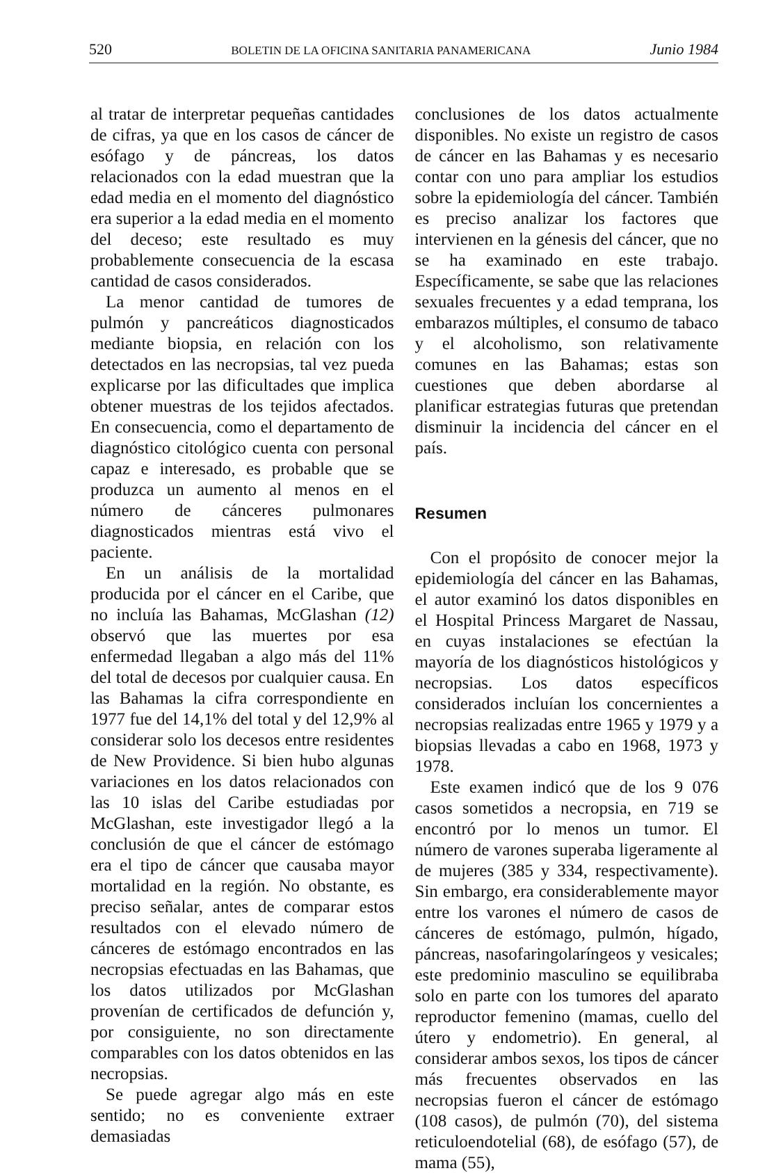520 BOLETIN DE LA OFICINA SANITARIA PANAMERICANA Junio 1984
al tratar de interpretar pequeñas cantidades de cifras, ya que en los casos de cáncer de esófago y de páncreas, los datos relacionados con la edad muestran que la edad media en el momento del diagnóstico era superior a la edad media en el momento del deceso; este resultado es muy probablemente consecuencia de la escasa cantidad de casos considerados.
La menor cantidad de tumores de pulmón y pancreáticos diagnosticados mediante biopsia, en relación con los detectados en las necropsias, tal vez pueda explicarse por las dificultades que implica obtener muestras de los tejidos afectados. En consecuencia, como el departamento de diagnóstico citológico cuenta con personal capaz e interesado, es probable que se produzca un aumento al menos en el número de cánceres pulmonares diagnosticados mientras está vivo el paciente.
En un análisis de la mortalidad producida por el cáncer en el Caribe, que no incluía las Bahamas, McGlashan (12) observó que las muertes por esa enfermedad llegaban a algo más del 11% del total de decesos por cualquier causa. En las Bahamas la cifra correspondiente en 1977 fue del 14,1% del total y del 12,9% al considerar solo los decesos entre residentes de New Providence. Si bien hubo algunas variaciones en los datos relacionados con las 10 islas del Caribe estudiadas por McGlashan, este investigador llegó a la conclusión de que el cáncer de estómago era el tipo de cáncer que causaba mayor mortalidad en la región. No obstante, es preciso señalar, antes de comparar estos resultados con el elevado número de cánceres de estómago encontrados en las necropsias efectuadas en las Bahamas, que los datos utilizados por McGlashan provenían de certificados de defunción y, por consiguiente, no son directamente comparables con los datos obtenidos en las necropsias.
Se puede agregar algo más en este sentido; no es conveniente extraer demasiadas
conclusiones de los datos actualmente disponibles. No existe un registro de casos de cáncer en las Bahamas y es necesario contar con uno para ampliar los estudios sobre la epidemiología del cáncer. También es preciso analizar los factores que intervienen en la génesis del cáncer, que no se ha examinado en este trabajo. Específicamente, se sabe que las relaciones sexuales frecuentes y a edad temprana, los embarazos múltiples, el consumo de tabaco y el alcoholismo, son relativamente comunes en las Bahamas; estas son cuestiones que deben abordarse al planificar estrategias futuras que pretendan disminuir la incidencia del cáncer en el país.
Resumen
Con el propósito de conocer mejor la epidemiología del cáncer en las Bahamas, el autor examinó los datos disponibles en el Hospital Princess Margaret de Nassau, en cuyas instalaciones se efectúan la mayoría de los diagnósticos histológicos y necropsias. Los datos específicos considerados incluían los concernientes a necropsias realizadas entre 1965 y 1979 y a biopsias llevadas a cabo en 1968, 1973 y 1978.
Este examen indicó que de los 9 076 casos sometidos a necropsia, en 719 se encontró por lo menos un tumor. El número de varones superaba ligeramente al de mujeres (385 y 334, respectivamente). Sin embargo, era considerablemente mayor entre los varones el número de casos de cánceres de estómago, pulmón, hígado, páncreas, nasofaringolaríngeos y vesicales; este predominio masculino se equilibraba solo en parte con los tumores del aparato reproductor femenino (mamas, cuello del útero y endometrio). En general, al considerar ambos sexos, los tipos de cáncer más frecuentes observados en las necropsias fueron el cáncer de estómago (108 casos), de pulmón (70), del sistema reticuloendotelial (68), de esófago (57), de mama (55),